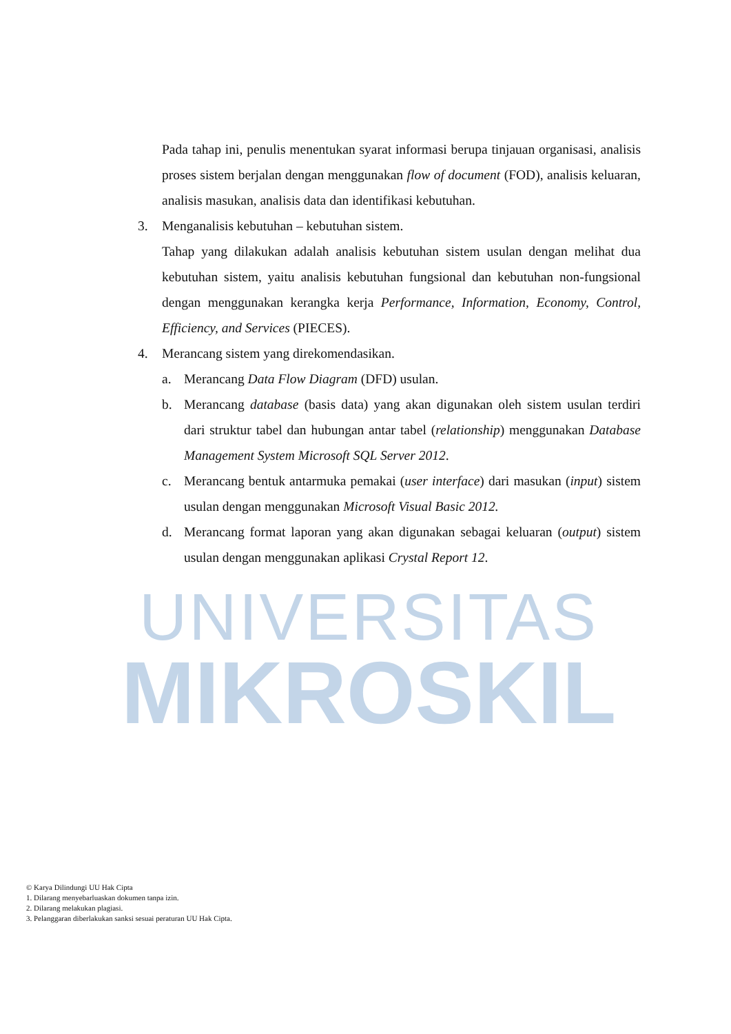UNIVERSITAS
MIKROSKIL
Pada tahap ini, penulis menentukan syarat informasi berupa tinjauan organisasi, analisis proses sistem berjalan dengan menggunakan flow of document (FOD), analisis keluaran, analisis masukan, analisis data dan identifikasi kebutuhan.
3. Menganalisis kebutuhan – kebutuhan sistem.
Tahap yang dilakukan adalah analisis kebutuhan sistem usulan dengan melihat dua kebutuhan sistem, yaitu analisis kebutuhan fungsional dan kebutuhan non-fungsional dengan menggunakan kerangka kerja Performance, Information, Economy, Control, Efficiency, and Services (PIECES).
4. Merancang sistem yang direkomendasikan.
a. Merancang Data Flow Diagram (DFD) usulan.
b. Merancang database (basis data) yang akan digunakan oleh sistem usulan terdiri dari struktur tabel dan hubungan antar tabel (relationship) menggunakan Database Management System Microsoft SQL Server 2012.
c. Merancang bentuk antarmuka pemakai (user interface) dari masukan (input) sistem usulan dengan menggunakan Microsoft Visual Basic 2012.
d. Merancang format laporan yang akan digunakan sebagai keluaran (output) sistem usulan dengan menggunakan aplikasi Crystal Report 12.
© Karya Dilindungi UU Hak Cipta
1. Dilarang menyebarluaskan dokumen tanpa izin.
2. Dilarang melakukan plagiasi.
3. Pelanggaran diberlakukan sanksi sesuai peraturan UU Hak Cipta.